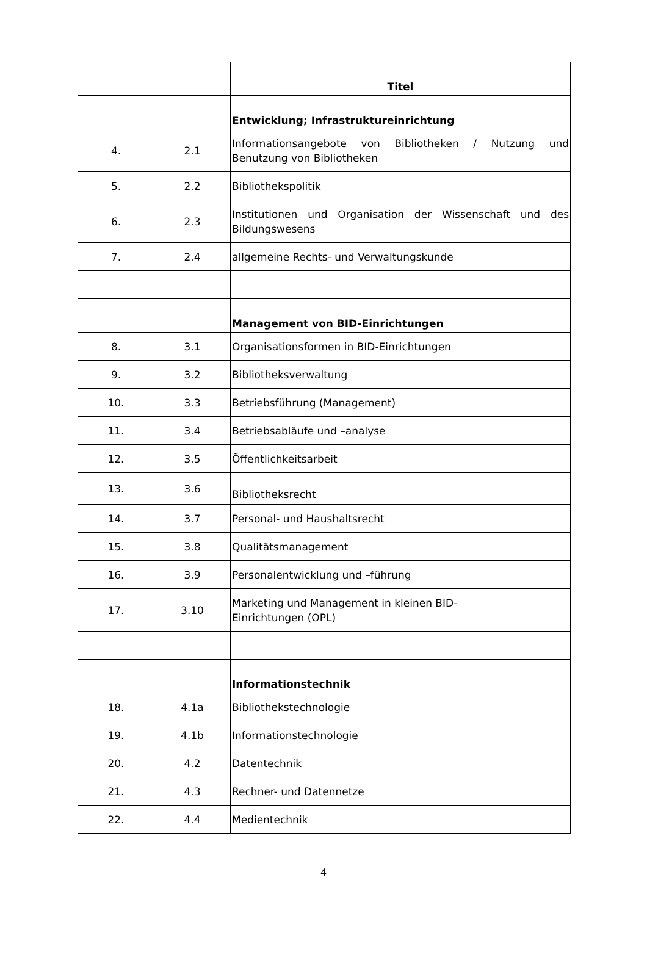| | | Titel |
| | | Entwicklung; Infrastruktureinrichtung |
| 4. | 2.1 | Informationsangebote von Bibliotheken / Nutzung und Benutzung von Bibliotheken |
| 5. | 2.2 | Bibliothekspolitik |
| 6. | 2.3 | Institutionen und Organisation der Wissenschaft und des Bildungswesens |
| 7. | 2.4 | allgemeine Rechts- und Verwaltungskunde |
| | | Management von BID-Einrichtungen |
| 8. | 3.1 | Organisationsformen in BID-Einrichtungen |
| 9. | 3.2 | Bibliotheksverwaltung |
| 10. | 3.3 | Betriebsführung (Management) |
| 11. | 3.4 | Betriebsabläufe und –analyse |
| 12. | 3.5 | Öffentlichkeitsarbeit |
| 13. | 3.6 | Bibliotheksrecht |
| 14. | 3.7 | Personal- und Haushaltsrecht |
| 15. | 3.8 | Qualitätsmanagement |
| 16. | 3.9 | Personalentwicklung und –führung |
| 17. | 3.10 | Marketing und Management in kleinen BID- Einrichtungen (OPL) |
| | | Informationstechnik |
| 18. | 4.1a | Bibliothekstechnologie |
| 19. | 4.1b | Informationstechnologie |
| 20. | 4.2 | Datentechnik |
| 21. | 4.3 | Rechner- und Datennetze |
| 22. | 4.4 | Medientechnik |
4